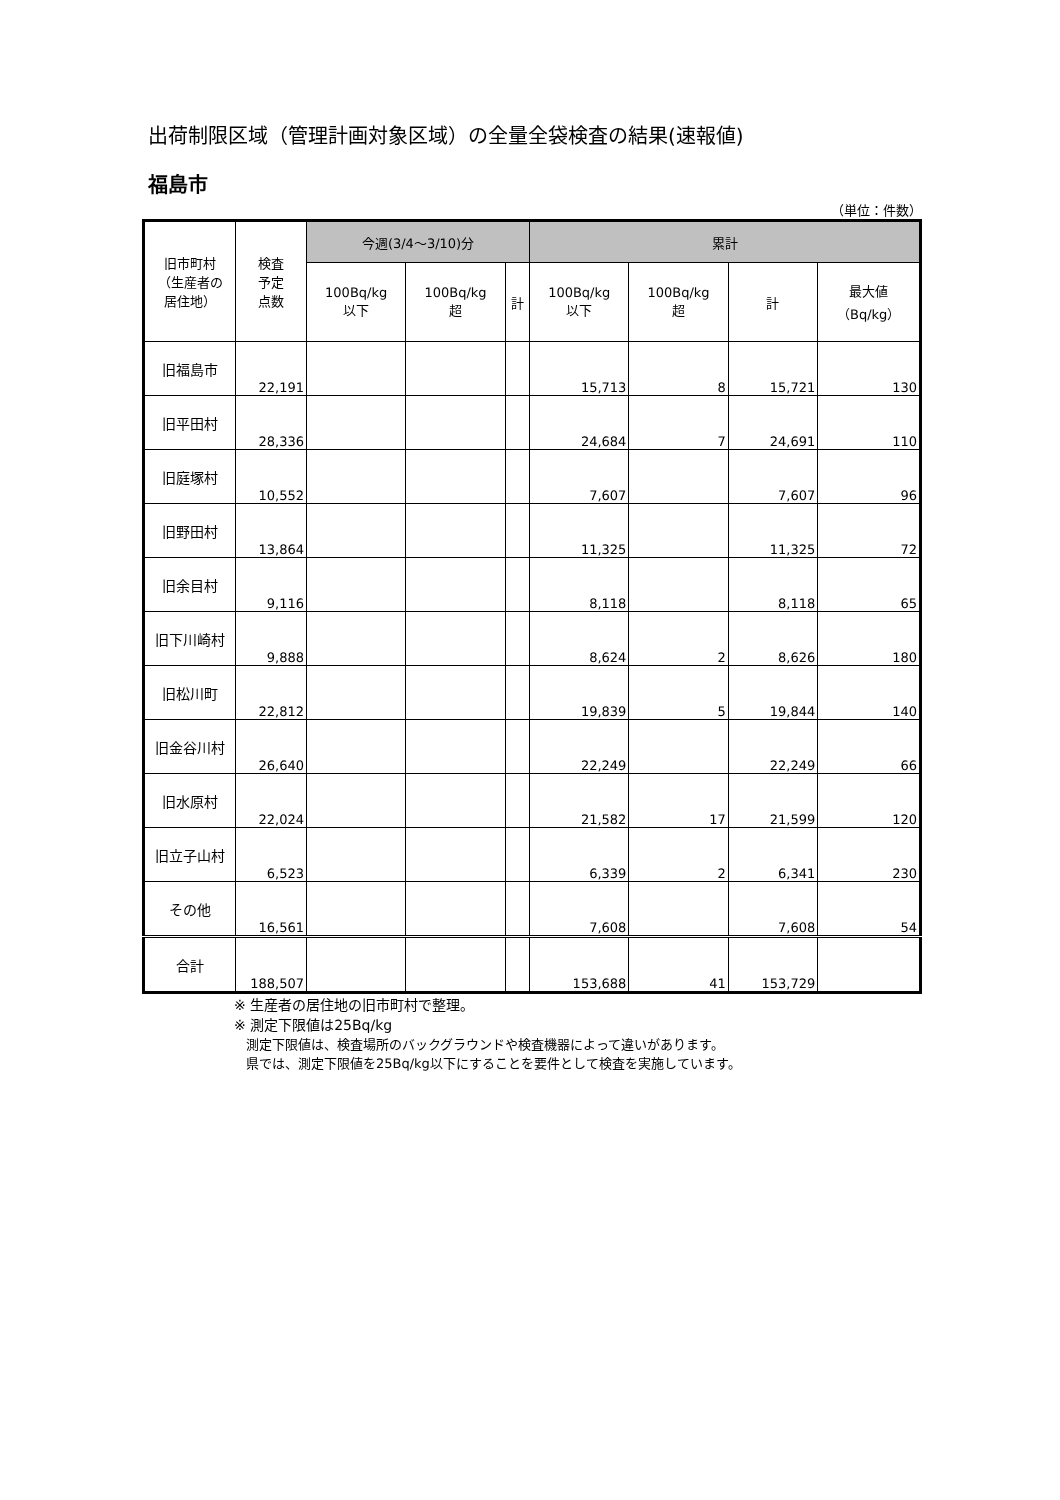出荷制限区域（管理計画対象区域）の全量全袋検査の結果(速報値)
福島市
（単位：件数）
| 旧市町村 （生産者の 居住地） | 検査 予定 点数 | 今週(3/4～3/10)分 | | | 累計 | | | |
| --- | --- | --- | --- | --- | --- | --- | --- | --- |
| | | 100Bq/kg 以下 | 100Bq/kg 超 | 計 | 100Bq/kg 以下 | 100Bq/kg 超 | 計 | 最大値 （Bq/kg） |
| 旧福島市 | 22,191 | | | | 15,713 | 8 | 15,721 | 130 |
| 旧平田村 | 28,336 | | | | 24,684 | 7 | 24,691 | 110 |
| 旧庭塚村 | 10,552 | | | | 7,607 | | 7,607 | 96 |
| 旧野田村 | 13,864 | | | | 11,325 | | 11,325 | 72 |
| 旧余目村 | 9,116 | | | | 8,118 | | 8,118 | 65 |
| 旧下川崎村 | 9,888 | | | | 8,624 | 2 | 8,626 | 180 |
| 旧松川町 | 22,812 | | | | 19,839 | 5 | 19,844 | 140 |
| 旧金谷川村 | 26,640 | | | | 22,249 | | 22,249 | 66 |
| 旧水原村 | 22,024 | | | | 21,582 | 17 | 21,599 | 120 |
| 旧立子山村 | 6,523 | | | | 6,339 | 2 | 6,341 | 230 |
| その他 | 16,561 | | | | 7,608 | | 7,608 | 54 |
| 合計 | 188,507 | | | | 153,688 | 41 | 153,729 | |
※ 生産者の居住地の旧市町村で整理。
※ 測定下限値は25Bq/kg
測定下限値は、検査場所のバックグラウンドや検査機器によって違いがあります。
県では、測定下限値を25Bq/kg以下にすることを要件として検査を実施しています。